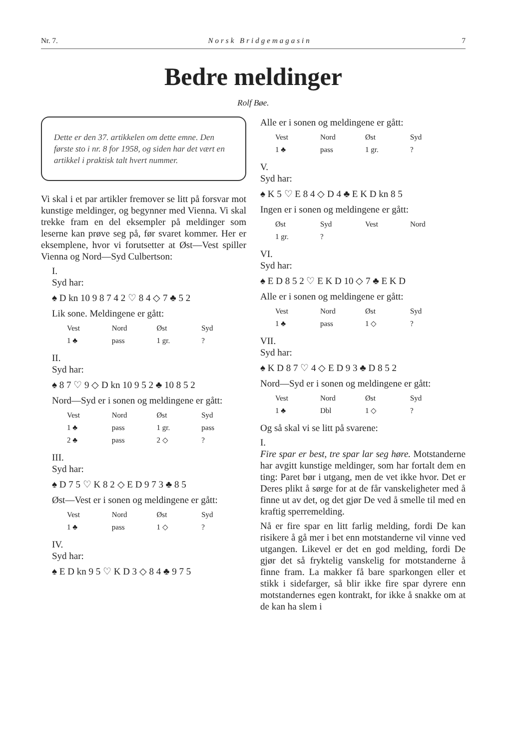Nr. 7. Norsk Bridgemagasin 7
Bedre meldinger
Rolf Bøe.
Dette er den 37. artikkelen om dette emne. Den første sto i nr. 8 for 1958, og siden har det vært en artikkel i praktisk talt hvert nummer.
Vi skal i et par artikler fremover se litt på forsvar mot kunstige meldinger, og begynner med Vienna. Vi skal trekke fram en del eksempler på meldinger som leserne kan prøve seg på, før svaret kommer. Her er eksemplene, hvor vi forutsetter at Øst—Vest spiller Vienna og Nord—Syd Culbertson:
I.
Syd har:
♠ D kn 10 9 8 7 4 2 ♡ 8 4 ◇ 7 ♣ 5 2
Lik sone. Meldingene er gått:
| Vest | Nord | Øst | Syd |
| --- | --- | --- | --- |
| 1 ♣ | pass | 1 gr. | ? |
II.
Syd har:
♠ 8 7 ♡ 9 ◇ D kn 10 9 5 2 ♣ 10 8 5 2
Nord—Syd er i sonen og meldingene er gått:
| Vest | Nord | Øst | Syd |
| --- | --- | --- | --- |
| 1 ♣ | pass | 1 gr. | pass |
| 2 ♣ | pass | 2 ◇ | ? |
III.
Syd har:
♠ D 7 5 ♡ K 8 2 ◇ E D 9 7 3 ♣ 8 5
Øst—Vest er i sonen og meldingene er gått:
| Vest | Nord | Øst | Syd |
| --- | --- | --- | --- |
| 1 ♣ | pass | 1 ◇ | ? |
IV.
Syd har:
♠ E D kn 9 5 ♡ K D 3 ◇ 8 4 ♣ 9 7 5
Alle er i sonen og meldingene er gått:
| Vest | Nord | Øst | Syd |
| --- | --- | --- | --- |
| 1 ♣ | pass | 1 gr. | ? |
V.
Syd har:
♠ K 5 ♡ E 8 4 ◇ D 4 ♣ E K D kn 8 5
Ingen er i sonen og meldingene er gått:
| Øst | Syd | Vest | Nord |
| --- | --- | --- | --- |
| 1 gr. | ? | | |
VI.
Syd har:
♠ E D 8 5 2 ♡ E K D 10 ◇ 7 ♣ E K D
Alle er i sonen og meldingene er gått:
| Vest | Nord | Øst | Syd |
| --- | --- | --- | --- |
| 1 ♣ | pass | 1 ◇ | ? |
VII.
Syd har:
♠ K D 8 7 ♡ 4 ◇ E D 9 3 ♣ D 8 5 2
Nord—Syd er i sonen og meldingene er gått:
| Vest | Nord | Øst | Syd |
| --- | --- | --- | --- |
| 1 ♣ | Dbl | 1 ◇ | ? |
Og så skal vi se litt på svarene:
I.
Fire spar er best, tre spar lar seg høre. Motstanderne har avgitt kunstige meldinger, som har fortalt dem en ting: Paret bør i utgang, men de vet ikke hvor. Det er Deres plikt å sørge for at de får vanskeligheter med å finne ut av det, og det gjør De ved å smelle til med en kraftig sperremelding.
Nå er fire spar en litt farlig melding, fordi De kan risikere å gå mer i bet enn motstanderne vil vinne ved utgangen. Likevel er det en god melding, fordi De gjør det så fryktelig vanskelig for motstanderne å finne fram. La makker få bare sparkongen eller et stikk i sidefarger, så blir ikke fire spar dyrere enn motstandernes egen kontrakt, for ikke å snakke om at de kan ha slem i